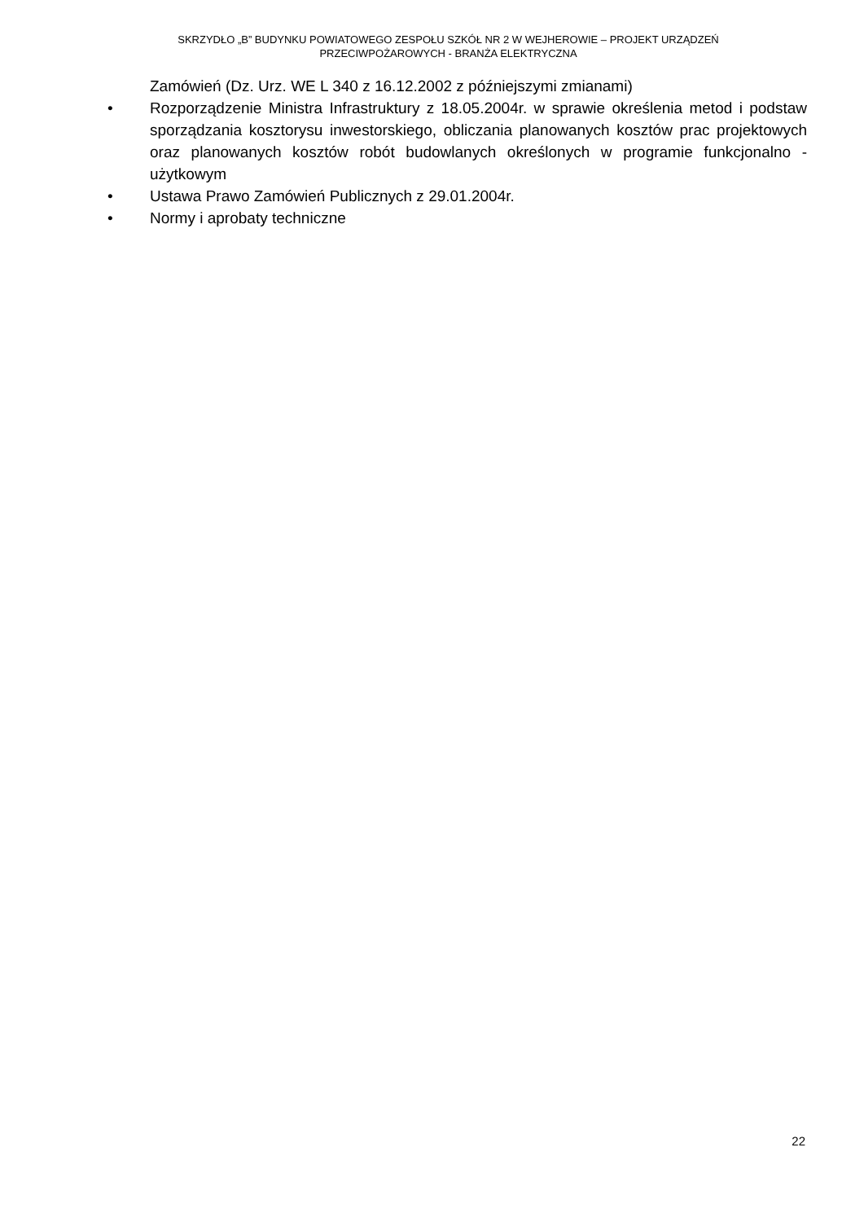SKRZYDŁO „B” BUDYNKU POWIATOWEGO ZESPOŁU SZKÓŁ NR 2 W WEJHEROWIE – PROJEKT URZĄDZEŃ
PRZECIWPOŻAROWYCH - BRANŻA ELEKTRYCZNA
Zamówień (Dz. Urz. WE L 340 z 16.12.2002 z późniejszymi zmianami)
• Rozporządzenie Ministra Infrastruktury z 18.05.2004r. w sprawie określenia metod i podstaw sporządzania kosztorysu inwestorskiego, obliczania planowanych kosztów prac projektowych oraz planowanych kosztów robót budowlanych określonych w programie funkcjonalno - użytkowym
• Ustawa Prawo Zamówień Publicznych z 29.01.2004r.
• Normy i aprobaty techniczne
22